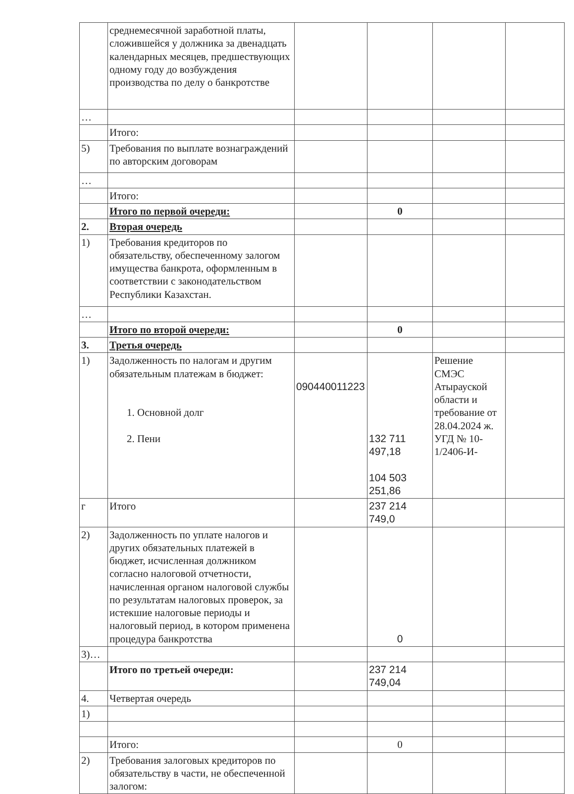| | среднемесячной заработной платы, сложившейся у должника за двенадцать календарных месяцев, предшествующих одному году до возбуждения производства по делу о банкротстве | | | | |
| … | | | | | |
| | Итого: | | | | |
| 5) | Требования по выплате вознаграждений по авторским договорам | | | | |
| … | | | | | |
| | Итого: | | | | |
| | Итого по первой очереди: | | 0 | | |
| 2. | Вторая очередь | | | | |
| 1) | Требования кредиторов по обязательству, обеспеченному залогом имущества банкрота, оформленным в соответствии с законодательством Республики Казахстан. | | | | |
| … | | | | | |
| | Итого по второй очереди: | | 0 | | |
| 3. | Третья очередь | | | | |
| 1) | Задолженность по налогам и другим обязательным платежам в бюджет: 1. Основной долг 2. Пени | 090440011223 | 132 711 497,18 104 503 251,86 | Решение СМЭС Атырауской области и требование от 28.04.2024 ж. УГД № 10-1/2406-И- | |
| г | Итого | | 237 214 749,0 | | |
| 2) | Задолженность по уплате налогов и других обязательных платежей в бюджет, исчисленная должником согласно налоговой отчетности, начисленная органом налоговой службы по результатам налоговых проверок, за истекшие налоговые периоды и налоговый период, в котором применена процедура банкротства | | 0 | | |
| 3)… | | | | | |
| | Итого по третьей очереди: | | 237 214 749,04 | | |
| 4. | Четвертая очередь | | | | |
| 1) | | | | | |
| | Итого: | | 0 | | |
| 2) | Требования залоговых кредиторов по обязательству в части, не обеспеченной залогом: | | | | |